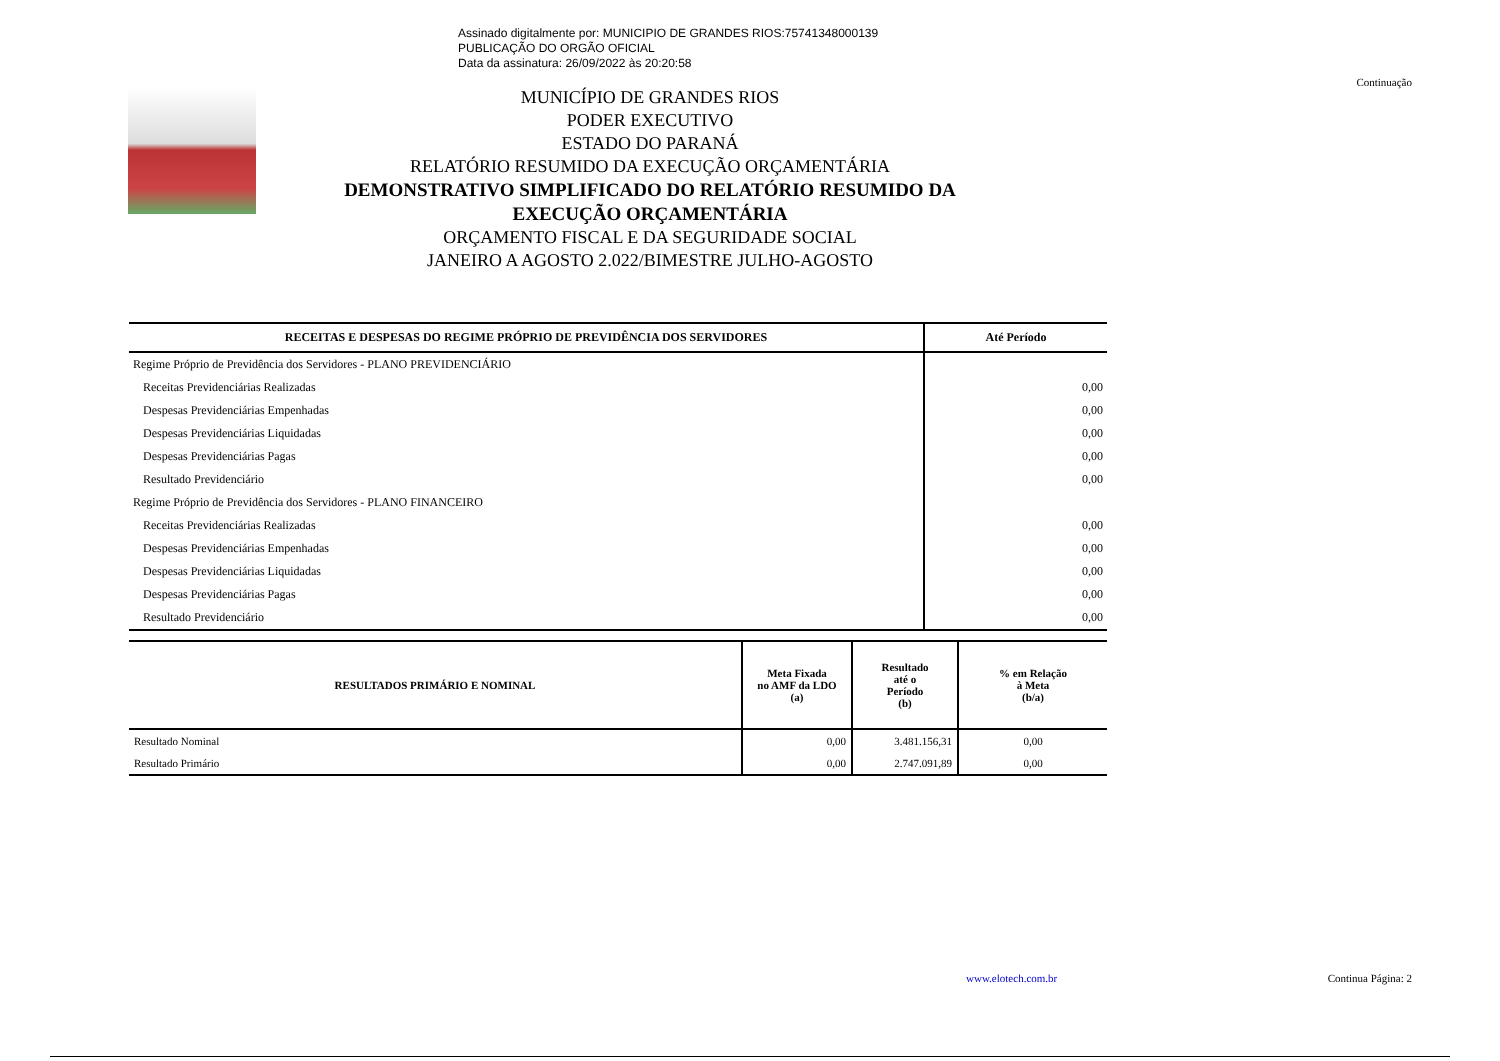Assinado digitalmente por: MUNICIPIO DE GRANDES RIOS:75741348000139
PUBLICAÇÃO DO ORGÃO OFICIAL
Data da assinatura: 26/09/2022 às 20:20:58
Continuação
MUNICÍPIO DE GRANDES RIOS
PODER EXECUTIVO
ESTADO DO PARANÁ
RELATÓRIO RESUMIDO DA EXECUÇÃO ORÇAMENTÁRIA
DEMONSTRATIVO SIMPLIFICADO DO RELATÓRIO RESUMIDO DA EXECUÇÃO ORÇAMENTÁRIA
ORÇAMENTO FISCAL E DA SEGURIDADE SOCIAL
JANEIRO A AGOSTO 2.022/BIMESTRE JULHO-AGOSTO
| RECEITAS E DESPESAS DO REGIME PRÓPRIO DE PREVIDÊNCIA DOS SERVIDORES | Até Período |
| --- | --- |
| Regime Próprio de Previdência dos Servidores - PLANO PREVIDENCIÁRIO | |
| Receitas Previdenciárias Realizadas | 0,00 |
| Despesas Previdenciárias Empenhadas | 0,00 |
| Despesas Previdenciárias Liquidadas | 0,00 |
| Despesas Previdenciárias Pagas | 0,00 |
| Resultado Previdenciário | 0,00 |
| Regime Próprio de Previdência dos Servidores - PLANO FINANCEIRO | |
| Receitas Previdenciárias Realizadas | 0,00 |
| Despesas Previdenciárias Empenhadas | 0,00 |
| Despesas Previdenciárias Liquidadas | 0,00 |
| Despesas Previdenciárias Pagas | 0,00 |
| Resultado Previdenciário | 0,00 |
| RESULTADOS PRIMÁRIO E NOMINAL | Meta Fixada no AMF da LDO (a) | Resultado até o Período (b) | % em Relação à Meta (b/a) |
| --- | --- | --- | --- |
| Resultado Nominal | 0,00 | 3.481.156,31 | 0,00 |
| Resultado Primário | 0,00 | 2.747.091,89 | 0,00 |
www.elotech.com.br Continua Página: 2